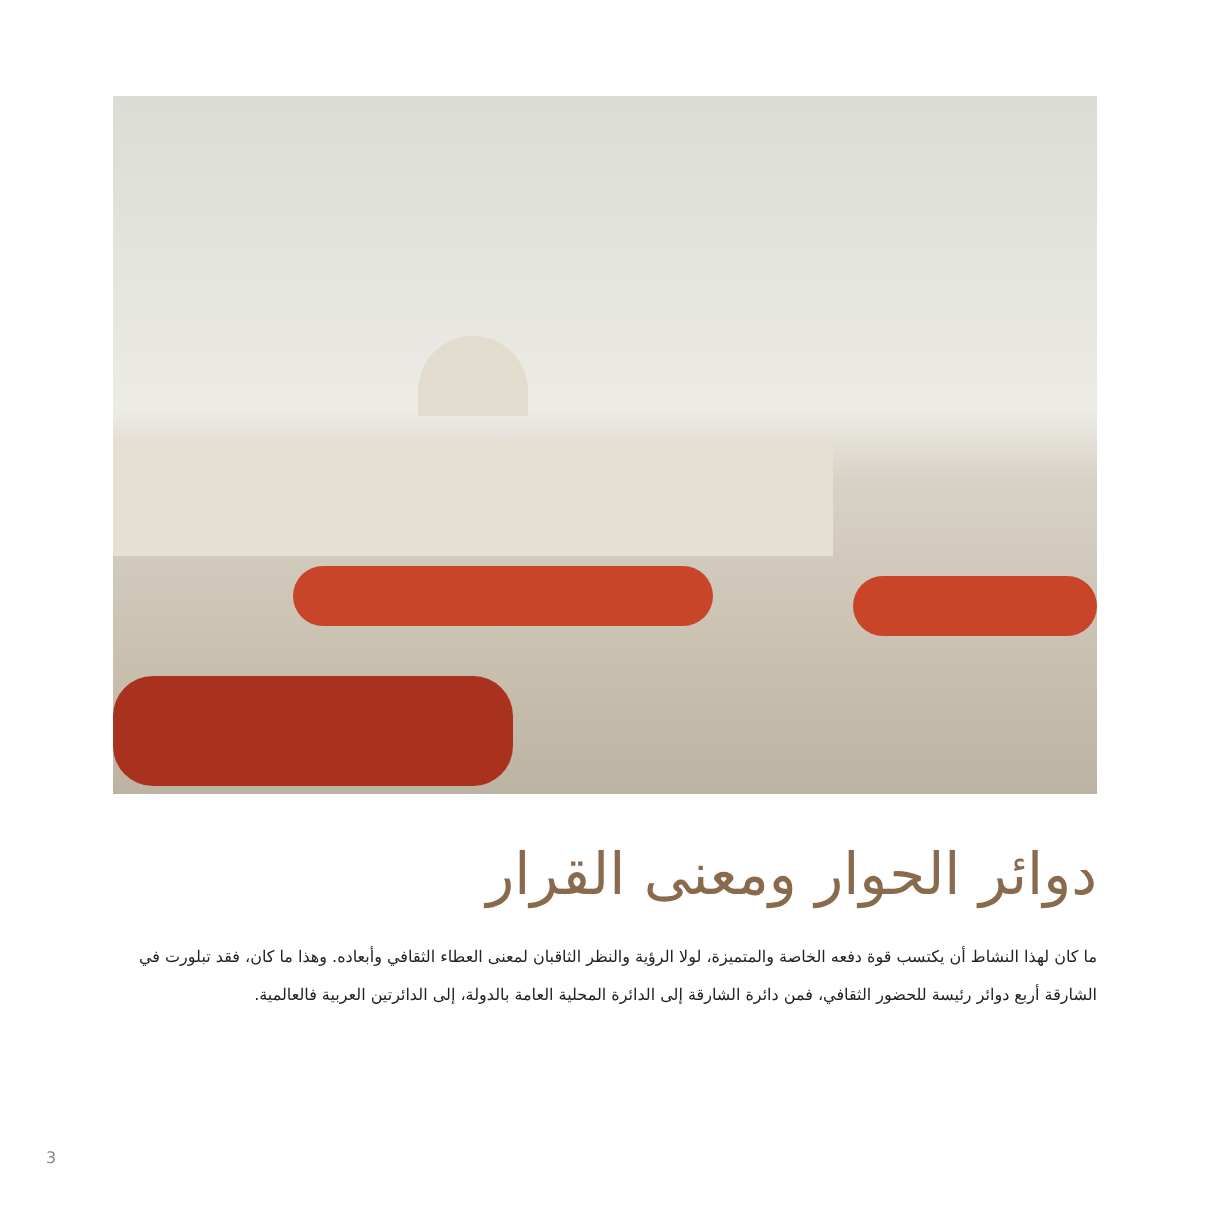دوائر الحوار ومعنى القرار
ما كان لهذا النشاط أن يكتسب قوة دفعه الخاصة والمتميزة، لولا الرؤية والنظر الثاقبان لمعنى العطاء الثقافي وأبعاده. وهذا ما كان، فقد تبلورت في الشارقة أربع دوائر رئيسة للحضور الثقافي، فمن دائرة الشارقة إلى الدائرة المحلية العامة بالدولة، إلى الدائرتين العربية فالعالمية.
3